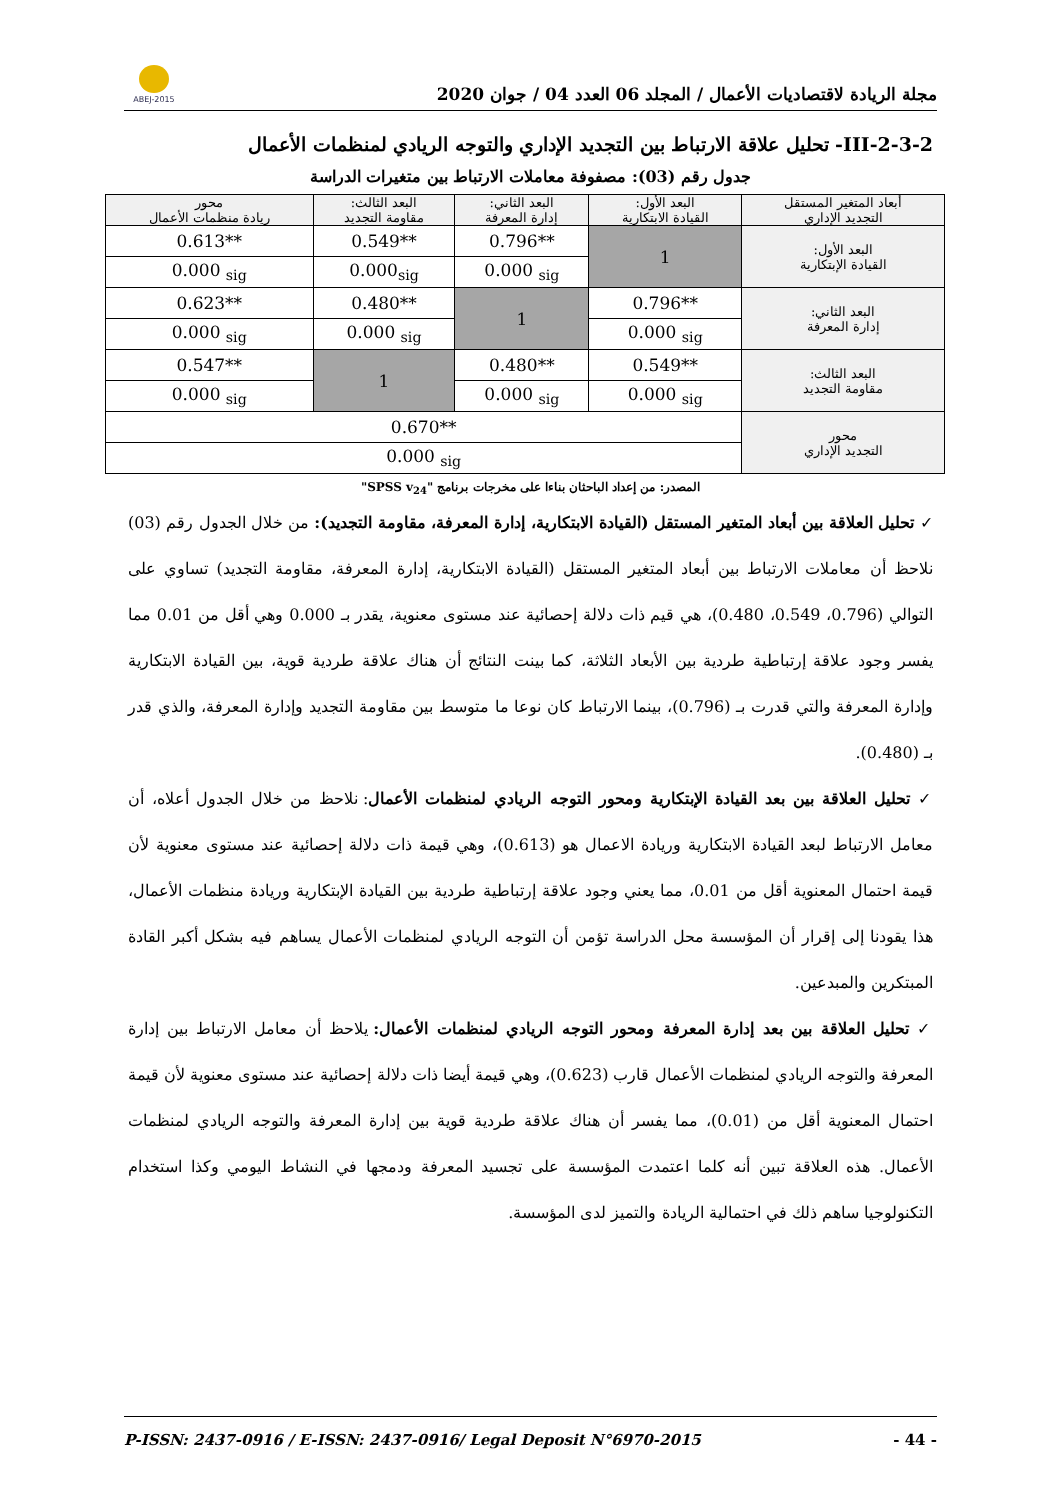مجلة الريادة لاقتصاديات الأعمال / المجلد 06 العدد 04 / جوان 2020
ABEJ-2015
III-2-3-2- تحليل علاقة الارتباط بين التجديد الإداري والتوجه الريادي لمنظمات الأعمال
جدول رقم (03): مصفوفة معاملات الارتباط بين متغيرات الدراسة
| أبعاد المتغير المستقل التجديد الإداري | البعد الأول: القيادة الابتكارية | البعد الثاني: إدارة المعرفة | البعد الثالث: مقاومة التجديد | محور ريادة منظمات الأعمال |
| البعد الأول: القيادة الإبتكارية | 1 | 0.796** | 0.549** | 0.613** |
| | | 0.000 <sub>sig</sub> | 0.000<sub>sig</sub> | 0.000 <sub>sig</sub> |
| البعد الثاني: إدارة المعرفة | 0.796** | 1 | 0.480** | 0.623** |
| | 0.000 <sub>sig</sub> | | 0.000 <sub>sig</sub> | 0.000 <sub>sig</sub> |
| البعد الثالث: مقاومة التجديد | 0.549** | 0.480** | 1 | 0.547** |
| | 0.000 <sub>sig</sub> | 0.000 <sub>sig</sub> | | 0.000 <sub>sig</sub> |
| محور التجديد الإداري | 0.670** | | | |
| | 0.000 <sub>sig</sub> | | | |
المصدر: من إعداد الباحثان بناءا على مخرجات برنامج "SPSS v<sub>24</sub>"
✓ تحليل العلاقة بين أبعاد المتغير المستقل (القيادة الابتكارية، إدارة المعرفة، مقاومة التجديد): من خلال الجدول رقم (03) نلاحظ أن معاملات الارتباط بين أبعاد المتغير المستقل (القيادة الابتكارية، إدارة المعرفة، مقاومة التجديد) تساوي على التوالي (0.796، 0.549، 0.480)، هي قيم ذات دلالة إحصائية عند مستوى معنوية، يقدر بـ 0.000 وهي أقل من 0.01 مما يفسر وجود علاقة إرتباطية طردية بين الأبعاد الثلاثة، كما بينت النتائج أن هناك علاقة طردية قوية، بين القيادة الابتكارية وإدارة المعرفة والتي قدرت بـ (0.796)، بينما الارتباط كان نوعا ما متوسط بين مقاومة التجديد وإدارة المعرفة، والذي قدر بـ (0.480).
✓ تحليل العلاقة بين بعد القيادة الإبتكارية ومحور التوجه الريادي لمنظمات الأعمال: نلاحظ من خلال الجدول أعلاه، أن معامل الارتباط لبعد القيادة الابتكارية وريادة الاعمال هو (0.613)، وهي قيمة ذات دلالة إحصائية عند مستوى معنوية لأن قيمة احتمال المعنوية أقل من 0.01، مما يعني وجود علاقة إرتباطية طردية بين القيادة الإبتكارية وريادة منظمات الأعمال، هذا يقودنا إلى إقرار أن المؤسسة محل الدراسة تؤمن أن التوجه الريادي لمنظمات الأعمال يساهم فيه بشكل أكبر القادة المبتكرين والمبدعين.
✓ تحليل العلاقة بين بعد إدارة المعرفة ومحور التوجه الريادي لمنظمات الأعمال: يلاحظ أن معامل الارتباط بين إدارة المعرفة والتوجه الريادي لمنظمات الأعمال قارب (0.623)، وهي قيمة أيضا ذات دلالة إحصائية عند مستوى معنوية لأن قيمة احتمال المعنوية أقل من (0.01)، مما يفسر أن هناك علاقة طردية قوية بين إدارة المعرفة والتوجه الريادي لمنظمات الأعمال. هذه العلاقة تبين أنه كلما اعتمدت المؤسسة على تجسيد المعرفة ودمجها في النشاط اليومي وكذا استخدام التكنولوجيا ساهم ذلك في احتمالية الريادة والتميز لدى المؤسسة.
P-ISSN: 2437-0916 / E-ISSN: 2437-0916/ Legal Deposit N°6970-2015 - 44 -